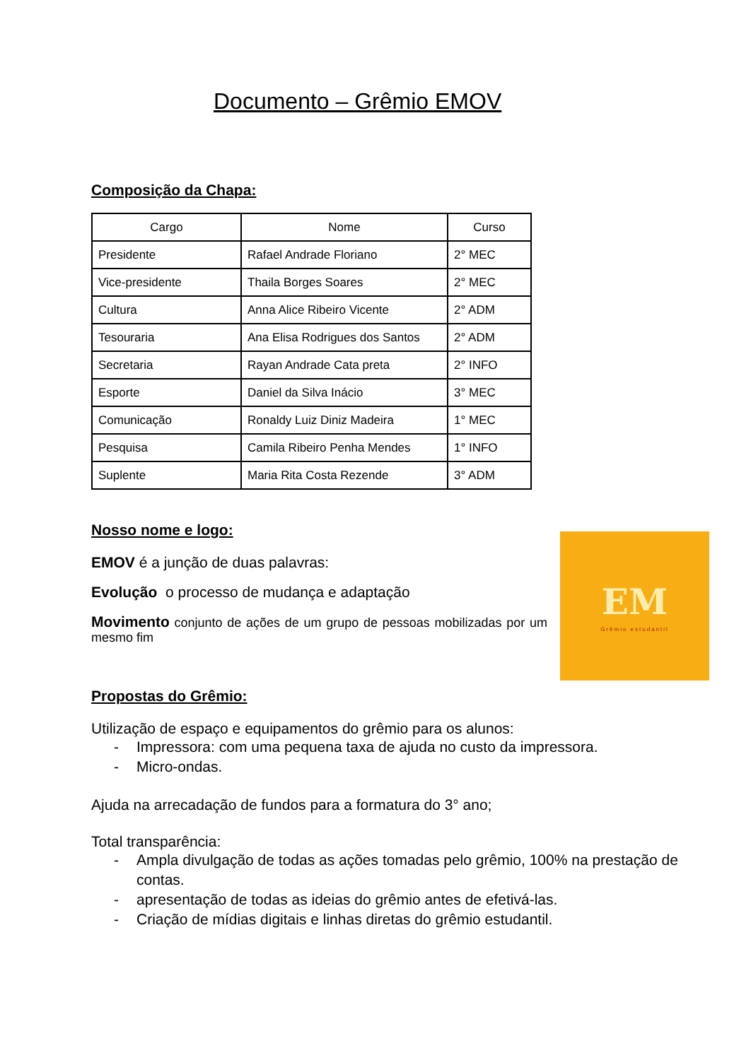Documento – Grêmio EMOV
Composição da Chapa:
| Cargo | Nome | Curso |
| --- | --- | --- |
| Presidente | Rafael Andrade Floriano | 2° MEC |
| Vice-presidente | Thaila Borges Soares | 2° MEC |
| Cultura | Anna Alice Ribeiro Vicente | 2° ADM |
| Tesouraria | Ana Elisa Rodrigues dos Santos | 2° ADM |
| Secretaria | Rayan Andrade Cata preta | 2° INFO |
| Esporte | Daniel da Silva Inácio | 3° MEC |
| Comunicação | Ronaldy Luiz Diniz Madeira | 1° MEC |
| Pesquisa | Camila Ribeiro Penha Mendes | 1° INFO |
| Suplente | Maria Rita Costa Rezende | 3° ADM |
Nosso nome e logo:
EMOV é a junção de duas palavras:
Evolução o processo de mudança e adaptação
Movimento conjunto de ações de um grupo de pessoas mobilizadas por um mesmo fim
Propostas do Grêmio:
Utilização de espaço e equipamentos do grêmio para os alunos:
- Impressora: com uma pequena taxa de ajuda no custo da impressora.
- Micro-ondas.
Ajuda na arrecadação de fundos para a formatura do 3° ano;
Total transparência:
- Ampla divulgação de todas as ações tomadas pelo grêmio, 100% na prestação de contas.
- apresentação de todas as ideias do grêmio antes de efetivá-las.
- Criação de mídias digitais e linhas diretas do grêmio estudantil.
EM
Grêmio estudantil